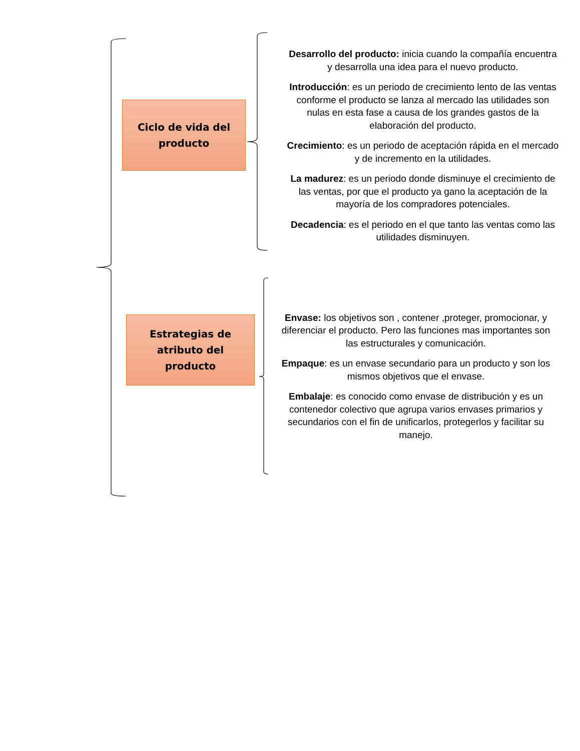Ciclo de vida del
producto
Desarrollo del producto: inicia cuando la compañía encuentra y desarrolla una idea para el nuevo producto.
Introducción: es un periodo de crecimiento lento de las ventas conforme el producto se lanza al mercado las utilidades son nulas en esta fase a causa de los grandes gastos de la elaboración del producto.
Crecimiento: es un periodo de aceptación rápida en el mercado y de incremento en la utilidades.
La madurez: es un periodo donde disminuye el crecimiento de las ventas, por que el producto ya gano la aceptación de la mayoría de los compradores potenciales.
Decadencia: es el periodo en el que tanto las ventas como las utilidades disminuyen.
Estrategias de
atributo del
producto
Envase: los objetivos son , contener ,proteger, promocionar, y diferenciar el producto. Pero las funciones mas importantes son las estructurales y comunicación.
Empaque: es un envase secundario para un producto y son los mismos objetivos que el envase.
Embalaje: es conocido como envase de distribución y es un contenedor colectivo que agrupa varios envases primarios y secundarios con el fin de unificarlos, protegerlos y facilitar su manejo.